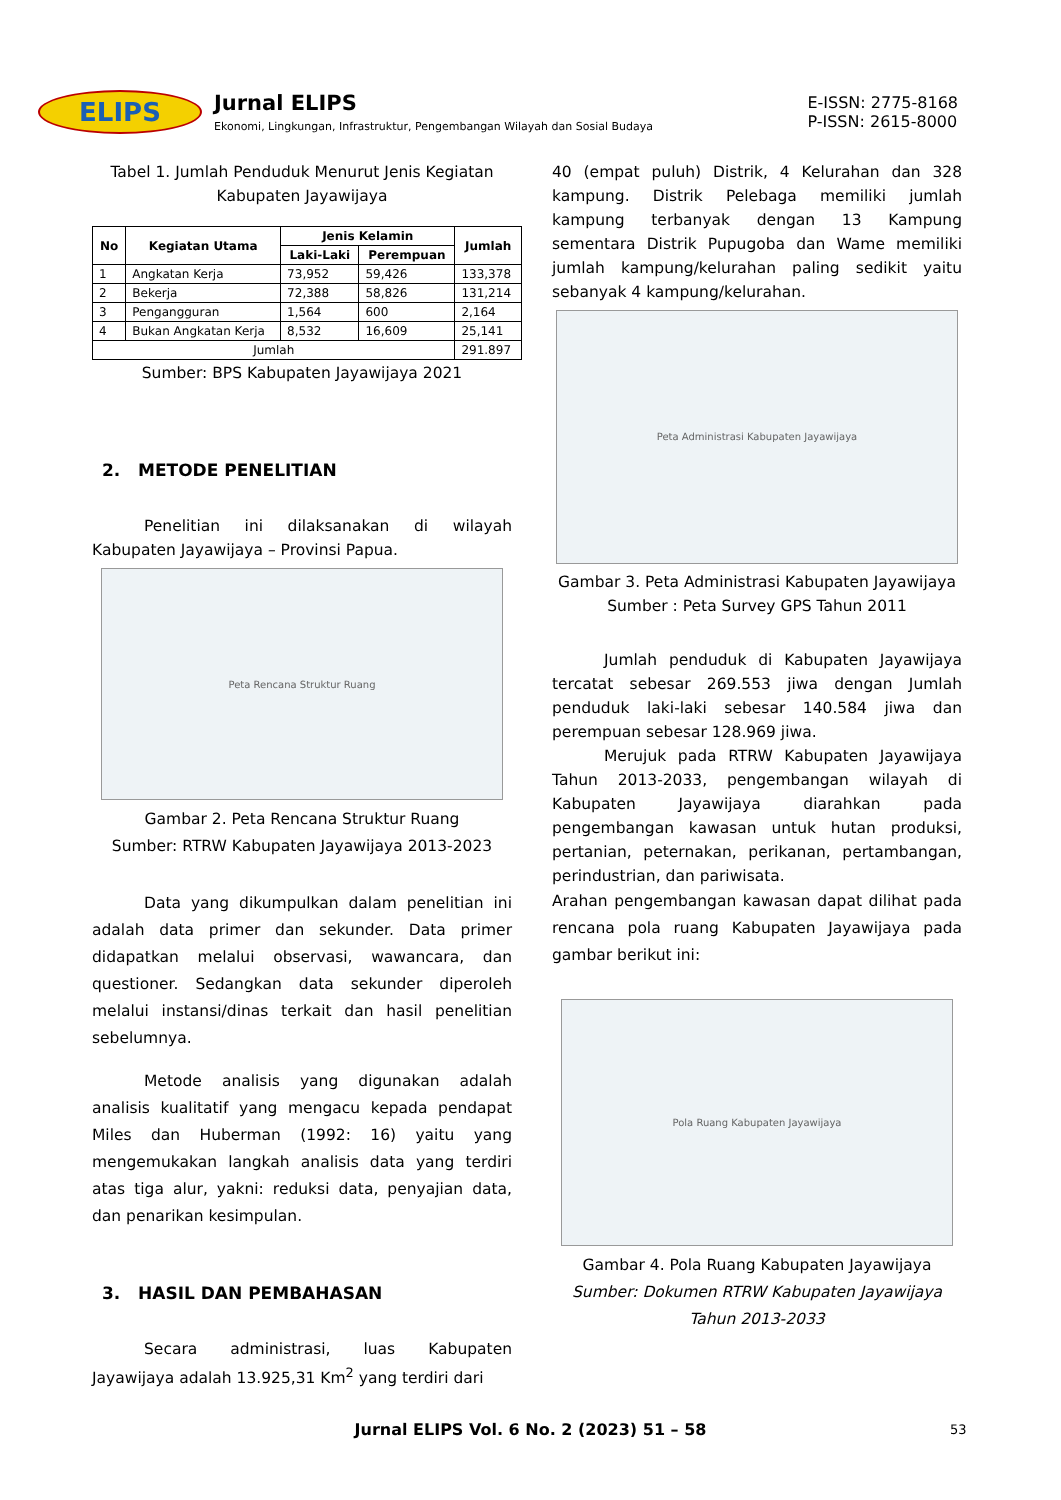ELIPS
Jurnal ELIPS
Ekonomi, Lingkungan, Infrastruktur, Pengembangan Wilayah dan Sosial Budaya
E-ISSN: 2775-8168
P-ISSN: 2615-8000
Tabel 1. Jumlah Penduduk Menurut Jenis Kegiatan Kabupaten Jayawijaya
| No | Kegiatan Utama | Jenis Kelamin | | Jumlah |
| --- | --- | --- | --- | --- |
| | | Laki-Laki | Perempuan | |
| 1 | Angkatan Kerja | 73,952 | 59,426 | 133,378 |
| 2 | Bekerja | 72,388 | 58,826 | 131,214 |
| 3 | Pengangguran | 1,564 | 600 | 2,164 |
| 4 | Bukan Angkatan Kerja | 8,532 | 16,609 | 25,141 |
| Jumlah | | | | 291.897 |
Sumber: BPS Kabupaten Jayawijaya 2021
2. METODE PENELITIAN
Penelitian ini dilaksanakan di wilayah Kabupaten Jayawijaya – Provinsi Papua.
Peta Rencana Struktur Ruang
Gambar 2. Peta Rencana Struktur Ruang
Sumber: RTRW Kabupaten Jayawijaya 2013-2023
Data yang dikumpulkan dalam penelitian ini adalah data primer dan sekunder. Data primer didapatkan melalui observasi, wawancara, dan questioner. Sedangkan data sekunder diperoleh melalui instansi/dinas terkait dan hasil penelitian sebelumnya.
Metode analisis yang digunakan adalah analisis kualitatif yang mengacu kepada pendapat Miles dan Huberman (1992: 16) yaitu yang mengemukakan langkah analisis data yang terdiri atas tiga alur, yakni: reduksi data, penyajian data, dan penarikan kesimpulan.
3. HASIL DAN PEMBAHASAN
Secara administrasi, luas Kabupaten Jayawijaya adalah 13.925,31 Km<sup>2</sup> yang terdiri dari
40 (empat puluh) Distrik, 4 Kelurahan dan 328 kampung. Distrik Pelebaga memiliki jumlah kampung terbanyak dengan 13 Kampung sementara Distrik Pupugoba dan Wame memiliki jumlah kampung/kelurahan paling sedikit yaitu sebanyak 4 kampung/kelurahan.
Peta Administrasi Kabupaten Jayawijaya
Gambar 3. Peta Administrasi Kabupaten Jayawijaya
Sumber : Peta Survey GPS Tahun 2011
Jumlah penduduk di Kabupaten Jayawijaya tercatat sebesar 269.553 jiwa dengan Jumlah penduduk laki-laki sebesar 140.584 jiwa dan perempuan sebesar 128.969 jiwa.
Merujuk pada RTRW Kabupaten Jayawijaya Tahun 2013-2033, pengembangan wilayah di Kabupaten Jayawijaya diarahkan pada pengembangan kawasan untuk hutan produksi, pertanian, peternakan, perikanan, pertambangan, perindustrian, dan pariwisata.
Arahan pengembangan kawasan dapat dilihat pada rencana pola ruang Kabupaten Jayawijaya pada gambar berikut ini:
Pola Ruang Kabupaten Jayawijaya
Gambar 4. Pola Ruang Kabupaten Jayawijaya
Sumber: Dokumen RTRW Kabupaten Jayawijaya Tahun 2013-2033
Jurnal ELIPS Vol. 6 No. 2 (2023) 51 – 58 53